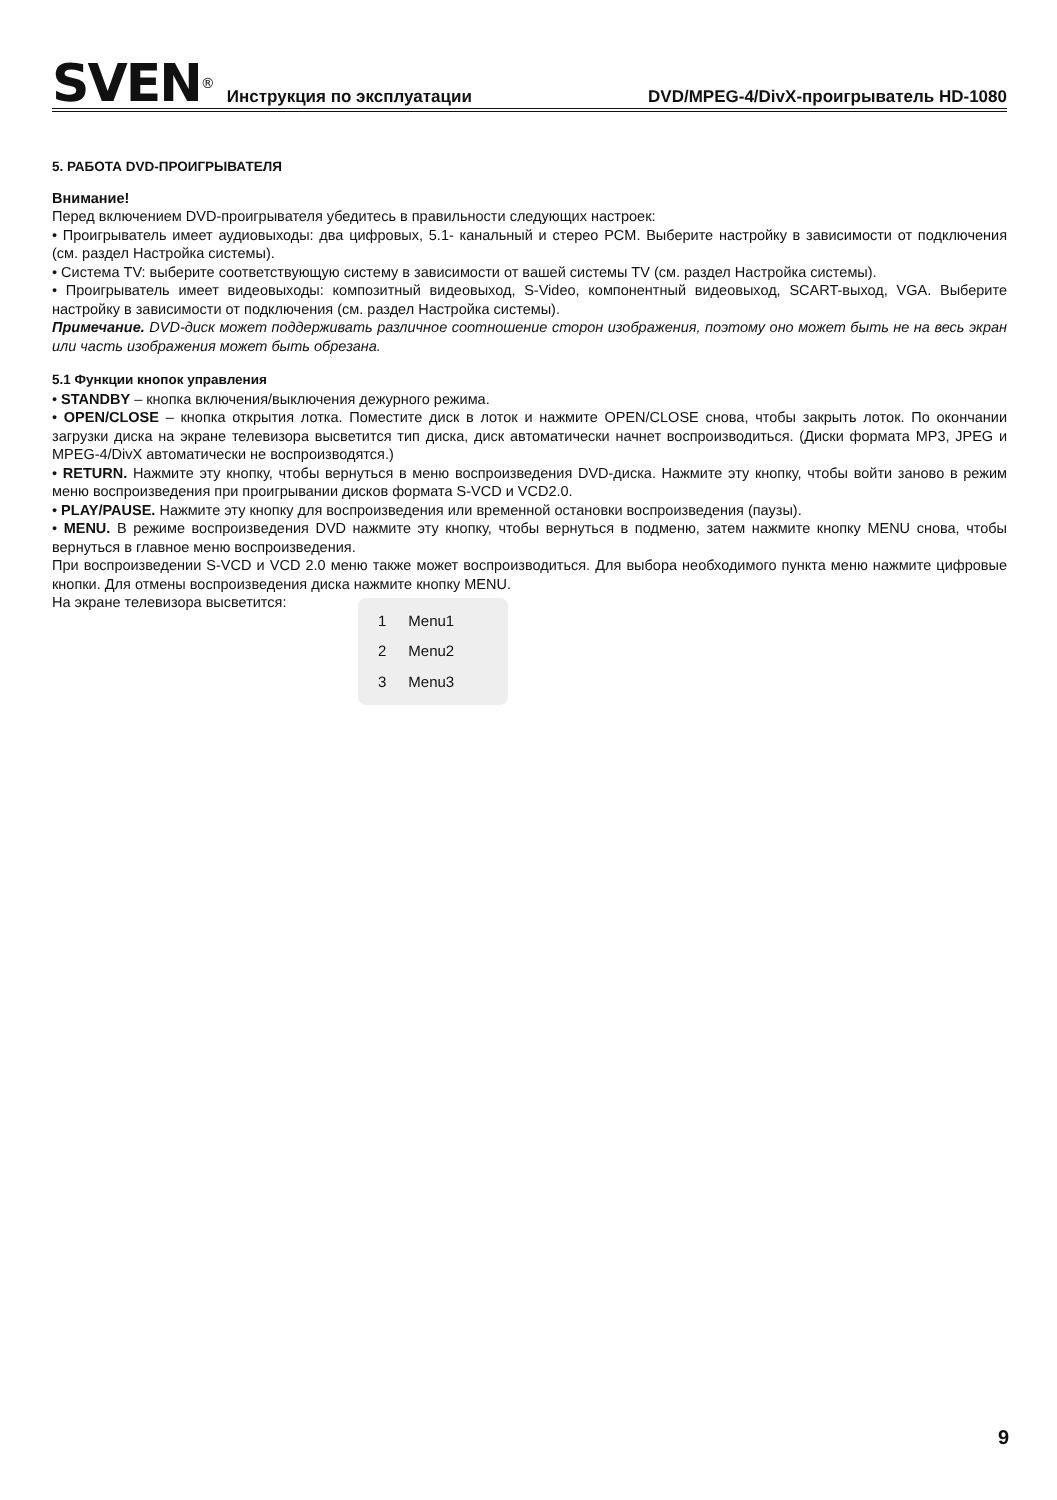SVEN<sup>®</sup>
Инструкция по эксплуатации DVD/MPEG-4/DivX-проигрыватель HD-1080
5. РАБОТА DVD-ПРОИГРЫВАТЕЛЯ
Внимание!
Перед включением DVD-проигрывателя убедитесь в правильности следующих настроек:
• Проигрыватель имеет аудиовыходы: два цифровых, 5.1- канальный и стерео PCM. Выберите настройку в зависимости от подключения (см. раздел Настройка системы).
• Система TV: выберите соответствующую систему в зависимости от вашей системы TV (см. раздел Настройка системы).
• Проигрыватель имеет видеовыходы: композитный видеовыход, S-Video, компонентный видеовыход, SCART-выход, VGA. Выберите настройку в зависимости от подключения (см. раздел Настройка системы).
Примечание. DVD-диск может поддерживать различное соотношение сторон изображения, поэтому оно может быть не на весь экран или часть изображения может быть обрезана.
5.1 Функции кнопок управления
• STANDBY – кнопка включения/выключения дежурного режима.
• OPEN/CLOSE – кнопка открытия лотка. Поместите диск в лоток и нажмите OPEN/CLOSE снова, чтобы закрыть лоток. По окончании загрузки диска на экране телевизора высветится тип диска, диск автоматически начнет воспроизводиться. (Диски формата MP3, JPEG и MPEG-4/DivX автоматически не воспроизводятся.)
• RETURN. Нажмите эту кнопку, чтобы вернуться в меню воспроизведения DVD-диска. Нажмите эту кнопку, чтобы войти заново в режим меню воспроизведения при проигрывании дисков формата S-VCD и VCD2.0.
• PLAY/PAUSE. Нажмите эту кнопку для воспроизведения или временной остановки воспроизведения (паузы).
• MENU. В режиме воспроизведения DVD нажмите эту кнопку, чтобы вернуться в подменю, затем нажмите кнопку MENU снова, чтобы вернуться в главное меню воспроизведения.
При воспроизведении S-VCD и VCD 2.0 меню также может воспроизводиться. Для выбора необходимого пункта меню нажмите цифровые кнопки. Для отмены воспроизведения диска нажмите кнопку MENU.
На экране телевизора высветится:
1 Menu1
2 Menu2
3 Menu3
9